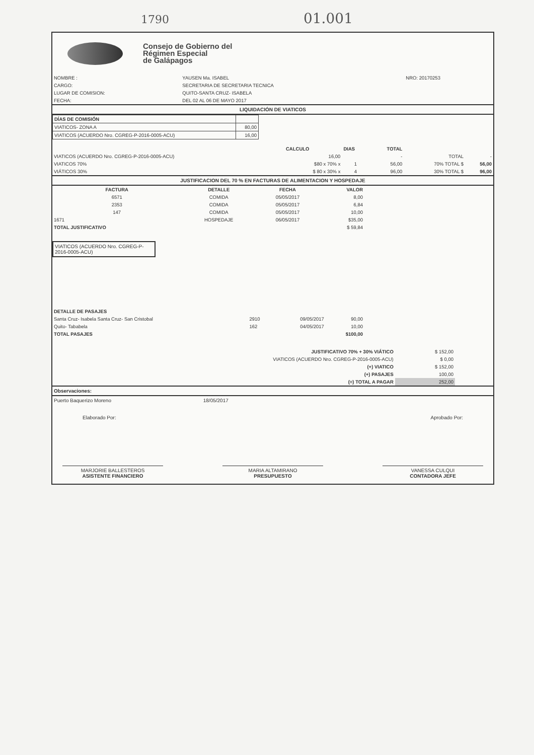1790 01.001
Consejo de Gobierno del
Régimen Especial
de Galápagos
| NOMBRE : | YAUSEN Ma. ISABEL | NRO: 20170253 |
| CARGO: | SECRETARIA DE SECRETARIA TECNICA | |
| LUGAR DE COMISION: | QUITO-SANTA CRUZ- ISABELA | |
| FECHA: | DEL 02 AL 06 DE MAYO 2017 | |
LIQUIDACIÓN DE VIATICOS
| DÍAS DE COMISIÓN | |
| VIATICOS- ZONA A | 80,00 |
| VIATICOS (ACUERDO Nro. CGREG-P-2016-0005-ACU) | 16,00 |
| | CALCULO | DIAS | TOTAL | | |
| --- | --- | --- | --- | --- | --- |
| VIATICOS (ACUERDO Nro. CGREG-P-2016-0005-ACU) | 16,00 | | - | TOTAL | - |
| VIATICOS 70% | $80 x 70% x | 1 | 56,00 | 70% TOTAL $ | 56,00 |
| VIÁTICOS 30% | $ 80 x 30% x | 4 | 96,00 | 30% TOTAL $ | 96,00 |
JUSTIFICACION DEL 70 % EN FACTURAS DE ALIMENTACION Y HOSPEDAJE
| FACTURA | DETALLE | FECHA | VALOR |
| --- | --- | --- | --- |
| 6571 | COMIDA | 05/05/2017 | 8,00 |
| 2353 | COMIDA | 05/05/2017 | 6,84 |
| 147 | COMIDA | 05/05/2017 | 10,00 |
| 1671 | HOSPEDAJE | 06/05/2017 | $35,00 |
| TOTAL JUSTIFICATIVO | | | $ 59,84 |
VIATICOS (ACUERDO Nro. CGREG-P-2016-0005-ACU)
| DETALLE DE PASAJES | | | |
| Santa Cruz- Isabela Santa Cruz- San Cristobal | 2910 | 09/05/2017 | 90,00 |
| Quito- Tababela | 162 | 04/05/2017 | 10,00 |
| TOTAL PASAJES | | | $100,00 |
| JUSTIFICATIVO 70% + 30% VIÁTICO | $ 152,00 |
| VIATICOS (ACUERDO Nro. CGREG-P-2016-0005-ACU) | $ 0,00 |
| (+) VIATICO | $ 152,00 |
| (+) PASAJES | 100,00 |
| (=) TOTAL A PAGAR | 252,00 |
Observaciones:
Puerto Baquerizo Moreno 18/05/2017
Elaborado Por: Aprobado Por:
MARJORIE BALLESTEROS
ASISTENTE FINANCIERO
MARIA ALTAMIRANO
PRESUPUESTO
VANESSA CULQUI
CONTADORA JEFE